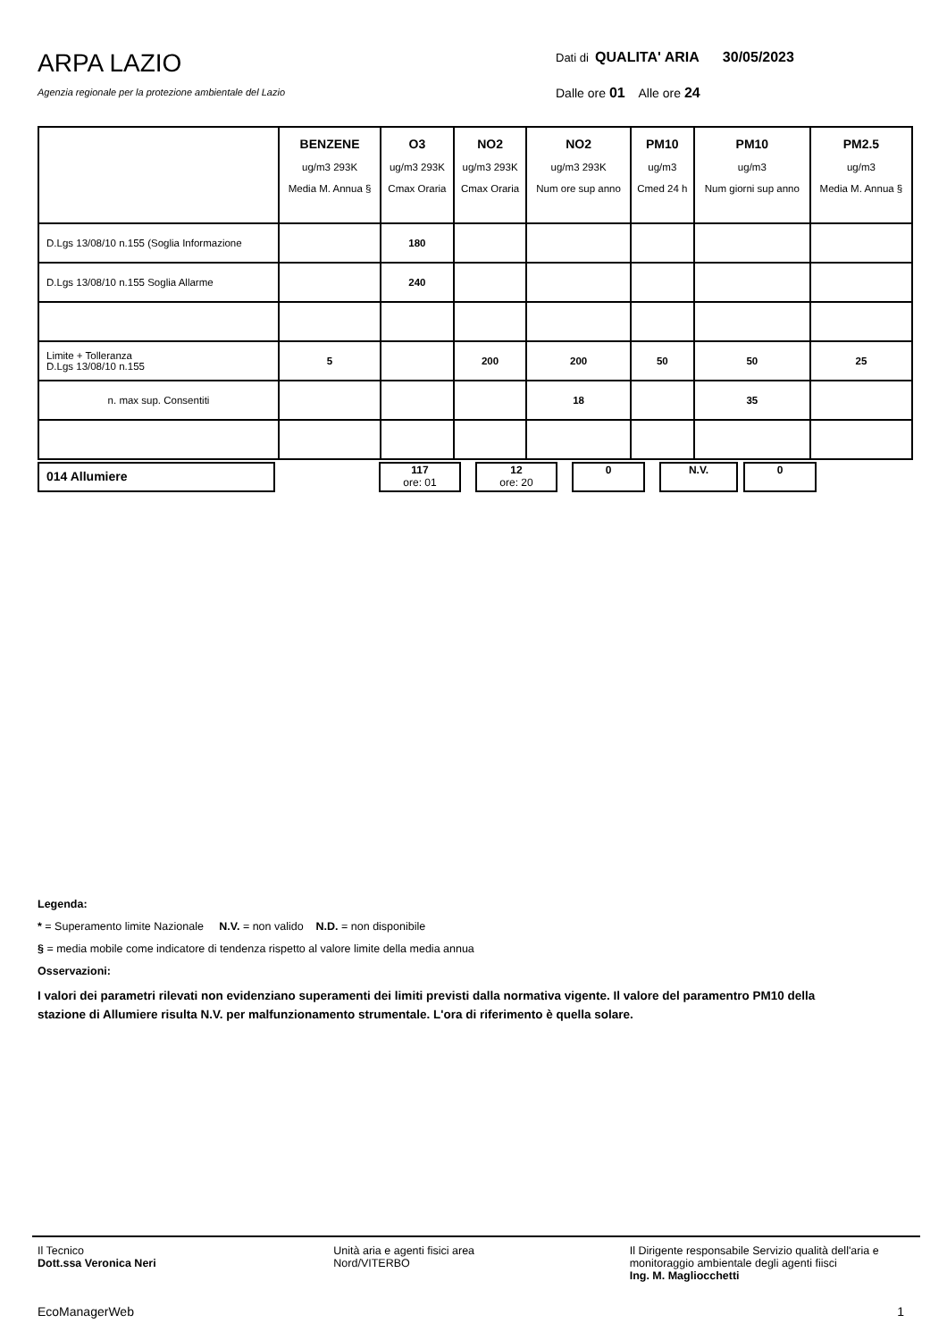ARPA LAZIO
Agenzia regionale per la protezione ambientale del Lazio
Dati di QUALITA' ARIA 30/05/2023
Dalle ore 01 Alle ore 24
| | BENZENE ug/m3 293K Media M. Annua § | O3 ug/m3 293K Cmax Oraria | NO2 ug/m3 293K Cmax Oraria | NO2 ug/m3 293K Num ore sup anno | PM10 ug/m3 Cmed 24 h | PM10 ug/m3 Num giorni sup anno | PM2.5 ug/m3 Media M. Annua § |
| --- | --- | --- | --- | --- | --- | --- | --- |
| D.Lgs 13/08/10 n.155 (Soglia Informazione | | 180 | | | | | |
| D.Lgs 13/08/10 n.155 Soglia Allarme | | 240 | | | | | |
| Limite + Tolleranza D.Lgs 13/08/10 n.155 | 5 | | 200 | 200 | 50 | 50 | 25 |
| n. max sup. Consentiti | | | | 18 | | 35 | |
014 Allumiere
117
ore: 01
12
ore: 20
0 N.V. 0
Legenda:
* = Superamento limite Nazionale N.V. = non valido N.D. = non disponibile
§ = media mobile come indicatore di tendenza rispetto al valore limite della media annua
Osservazioni:
I valori dei parametri rilevati non evidenziano superamenti dei limiti previsti dalla normativa vigente. Il valore del paramentro PM10 della stazione di Allumiere risulta N.V. per malfunzionamento strumentale. L'ora di riferimento è quella solare.
Il Tecnico
Dott.ssa Veronica Neri
Unità aria e agenti fisici area
Nord/VITERBO
Il Dirigente responsabile Servizio qualità dell'aria e monitoraggio ambientale degli agenti fiisci
Ing. M. Magliocchetti
EcoManagerWeb 1